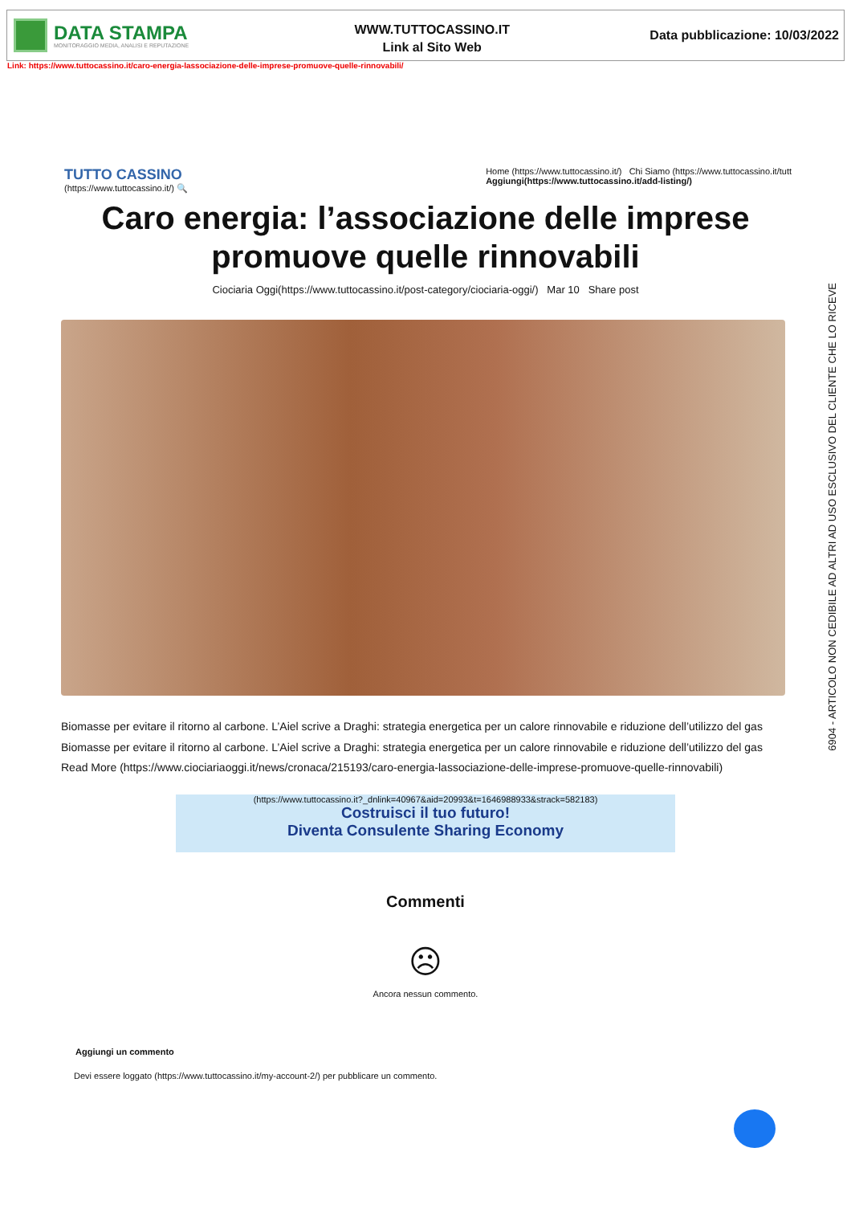DATA STAMPA
MONITORAGGIO MEDIA, ANALISI E REPUTAZIONE
WWW.TUTTOCASSINO.IT
Link al Sito Web
Data pubblicazione: 10/03/2022
Link: https://www.tuttocassino.it/caro-energia-lassociazione-delle-imprese-promuove-quelle-rinnovabili/
TUTTO CASSINO
(https://www.tuttocassino.it/) 🔍
Home (https://www.tuttocassino.it/) Chi Siamo (https://www.tuttocassino.it/tutt
Aggiungi(https://www.tuttocassino.it/add-listing/)
Caro energia: l’associazione delle imprese promuove quelle rinnovabili
Ciociaria Oggi(https://www.tuttocassino.it/post-category/ciociaria-oggi/) Mar 10 Share post
Biomasse per evitare il ritorno al carbone. L’Aiel scrive a Draghi: strategia energetica per un calore rinnovabile e riduzione dell’utilizzo del gas
Biomasse per evitare il ritorno al carbone. L’Aiel scrive a Draghi: strategia energetica per un calore rinnovabile e riduzione dell’utilizzo del gas
Read More (https://www.ciociariaoggi.it/news/cronaca/215193/caro-energia-lassociazione-delle-imprese-promuove-quelle-rinnovabili)
(https://www.tuttocassino.it?_dnlink=40967&aid=20993&t=1646988933&strack=582183)
Costruisci il tuo futuro!
Diventa Consulente Sharing Economy
Commenti
☹
Ancora nessun commento.
Aggiungi un commento
Devi essere loggato (https://www.tuttocassino.it/my-account-2/) per pubblicare un commento.
6904 - ARTICOLO NON CEDIBILE AD ALTRI AD USO ESCLUSIVO DEL CLIENTE CHE LO RICEVE